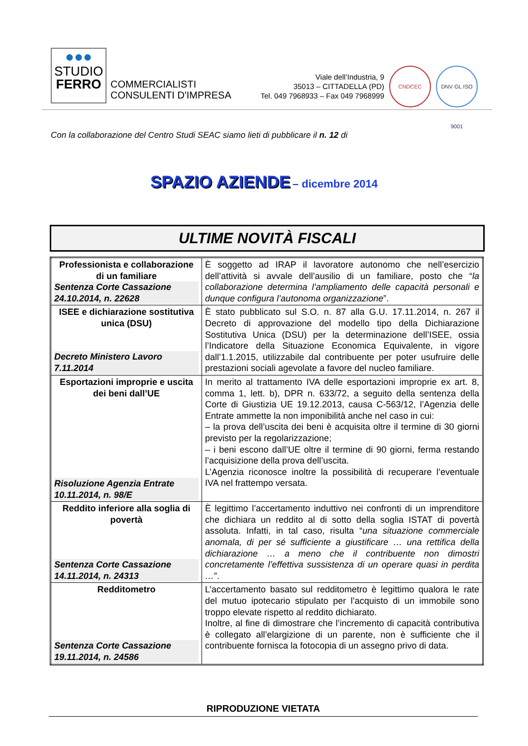●●●
STUDIO
FERRO
COMMERCIALISTI
CONSULENTI D'IMPRESA
Viale dell’Industria, 9
35013 – CITTADELLA (PD)
Tel. 049 7968933 – Fax 049 7968999
CNDCEC DNV·GL ISO 9001
Con la collaborazione del Centro Studi SEAC siamo lieti di pubblicare il n. 12 di
SPAZIO AZIENDE – dicembre 2014
ULTIME NOVITÀ FISCALI
| Professionista e collaborazione di un familiare Sentenza Corte Cassazione 24.10.2014, n. 22628 | È soggetto ad IRAP il lavoratore autonomo che nell’esercizio dell’attività si avvale dell’ausilio di un familiare, posto che “ la collaborazione determina l’ampliamento delle capacità personali e dunque configura l’autonoma organizzazione ”. |
| ISEE e dichiarazione sostitutiva unica (DSU) Decreto Ministero Lavoro 7.11.2014 | È stato pubblicato sul S.O. n. 87 alla G.U. 17.11.2014, n. 267 il Decreto di approvazione del modello tipo della Dichiarazione Sostitutiva Unica (DSU) per la determinazione dell’ISEE, ossia l’Indicatore della Situazione Economica Equivalente, in vigore dall’1.1.2015, utilizzabile dal contribuente per poter usufruire delle prestazioni sociali agevolate a favore del nucleo familiare. |
| Esportazioni improprie e uscita dei beni dall’UE Risoluzione Agenzia Entrate 10.11.2014, n. 98/E | In merito al trattamento IVA delle esportazioni improprie ex art. 8, comma 1, lett. b), DPR n. 633/72, a seguito della sentenza della Corte di Giustizia UE 19.12.2013, causa C-563/12, l’Agenzia delle Entrate ammette la non imponibilità anche nel caso in cui: – la prova dell’uscita dei beni è acquisita oltre il termine di 30 giorni previsto per la regolarizzazione; – i beni escono dall’UE oltre il termine di 90 giorni, ferma restando l’acquisizione della prova dell’uscita. L’Agenzia riconosce inoltre la possibilità di recuperare l’eventuale IVA nel frattempo versata. |
| Reddito inferiore alla soglia di povertà Sentenza Corte Cassazione 14.11.2014, n. 24313 | È legittimo l’accertamento induttivo nei confronti di un imprenditore che dichiara un reddito al di sotto della soglia ISTAT di povertà assoluta. Infatti, in tal caso, risulta “ una situazione commerciale anomala, di per sé sufficiente a giustificare … una rettifica della dichiarazione … a meno che il contribuente non dimostri concretamente l’effettiva sussistenza di un operare quasi in perdita … ”. |
| Redditometro Sentenza Corte Cassazione 19.11.2014, n. 24586 | L’accertamento basato sul redditometro è legittimo qualora le rate del mutuo ipotecario stipulato per l’acquisto di un immobile sono troppo elevate rispetto al reddito dichiarato. Inoltre, al fine di dimostrare che l’incremento di capacità contributiva è collegato all’elargizione di un parente, non è sufficiente che il contribuente fornisca la fotocopia di un assegno privo di data. |
RIPRODUZIONE VIETATA